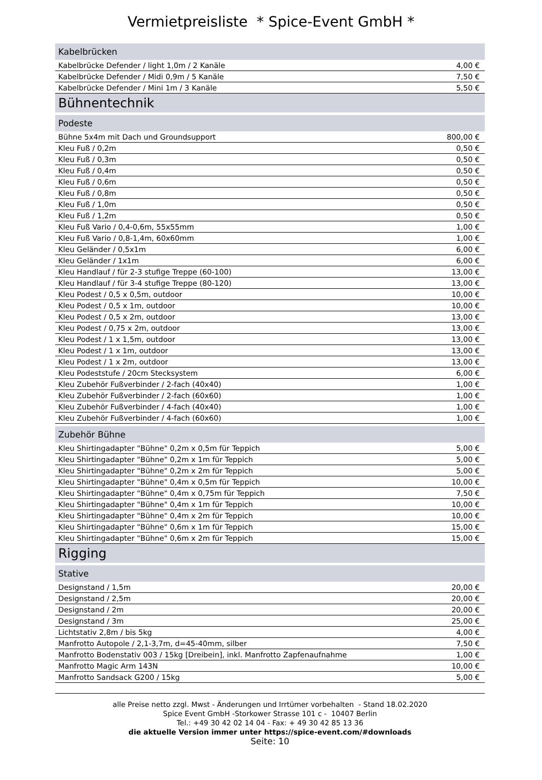Vermietpreisliste * Spice-Event GmbH *
| Kabelbrücken | |
| Kabelbrücke Defender / light 1,0m / 2 Kanäle | 4,00 € |
| Kabelbrücke Defender / Midi 0,9m / 5 Kanäle | 7,50 € |
| Kabelbrücke Defender / Mini 1m / 3 Kanäle | 5,50 € |
| Bühnentechnik | |
| Podeste | |
| Bühne 5x4m mit Dach und Groundsupport | 800,00 € |
| Kleu Fuß / 0,2m | 0,50 € |
| Kleu Fuß / 0,3m | 0,50 € |
| Kleu Fuß / 0,4m | 0,50 € |
| Kleu Fuß / 0,6m | 0,50 € |
| Kleu Fuß / 0,8m | 0,50 € |
| Kleu Fuß / 1,0m | 0,50 € |
| Kleu Fuß / 1,2m | 0,50 € |
| Kleu Fuß Vario / 0,4-0,6m, 55x55mm | 1,00 € |
| Kleu Fuß Vario / 0,8-1,4m, 60x60mm | 1,00 € |
| Kleu Geländer / 0,5x1m | 6,00 € |
| Kleu Geländer / 1x1m | 6,00 € |
| Kleu Handlauf / für 2-3 stufige Treppe (60-100) | 13,00 € |
| Kleu Handlauf / für 3-4 stufige Treppe (80-120) | 13,00 € |
| Kleu Podest / 0,5 x 0,5m, outdoor | 10,00 € |
| Kleu Podest / 0,5 x 1m, outdoor | 10,00 € |
| Kleu Podest / 0,5 x 2m, outdoor | 13,00 € |
| Kleu Podest / 0,75 x 2m, outdoor | 13,00 € |
| Kleu Podest / 1 x 1,5m, outdoor | 13,00 € |
| Kleu Podest / 1 x 1m, outdoor | 13,00 € |
| Kleu Podest / 1 x 2m, outdoor | 13,00 € |
| Kleu Podeststufe / 20cm Stecksystem | 6,00 € |
| Kleu Zubehör Fußverbinder / 2-fach (40x40) | 1,00 € |
| Kleu Zubehör Fußverbinder / 2-fach (60x60) | 1,00 € |
| Kleu Zubehör Fußverbinder / 4-fach (40x40) | 1,00 € |
| Kleu Zubehör Fußverbinder / 4-fach (60x60) | 1,00 € |
| Zubehör Bühne | |
| Kleu Shirtingadapter "Bühne" 0,2m x 0,5m für Teppich | 5,00 € |
| Kleu Shirtingadapter "Bühne" 0,2m x 1m für Teppich | 5,00 € |
| Kleu Shirtingadapter "Bühne" 0,2m x 2m für Teppich | 5,00 € |
| Kleu Shirtingadapter "Bühne" 0,4m x 0,5m für Teppich | 10,00 € |
| Kleu Shirtingadapter "Bühne" 0,4m x 0,75m für Teppich | 7,50 € |
| Kleu Shirtingadapter "Bühne" 0,4m x 1m für Teppich | 10,00 € |
| Kleu Shirtingadapter "Bühne" 0,4m x 2m für Teppich | 10,00 € |
| Kleu Shirtingadapter "Bühne" 0,6m x 1m für Teppich | 15,00 € |
| Kleu Shirtingadapter "Bühne" 0,6m x 2m für Teppich | 15,00 € |
| Rigging | |
| Stative | |
| Designstand / 1,5m | 20,00 € |
| Designstand / 2,5m | 20,00 € |
| Designstand / 2m | 20,00 € |
| Designstand / 3m | 25,00 € |
| Lichtstativ 2,8m / bis 5kg | 4,00 € |
| Manfrotto Autopole / 2,1-3,7m, d=45-40mm, silber | 7,50 € |
| Manfrotto Bodenstativ 003 / 15kg [Dreibein], inkl. Manfrotto Zapfenaufnahme | 1,00 € |
| Manfrotto Magic Arm 143N | 10,00 € |
| Manfrotto Sandsack G200 / 15kg | 5,00 € |
alle Preise netto zzgl. Mwst - Änderungen und Irrtümer vorbehalten - Stand 18.02.2020
Spice Event GmbH -Storkower Strasse 101 c - 10407 Berlin
Tel.: +49 30 42 02 14 04 - Fax: + 49 30 42 85 13 36
die aktuelle Version immer unter https://spice-event.com/#downloads
Seite: 10